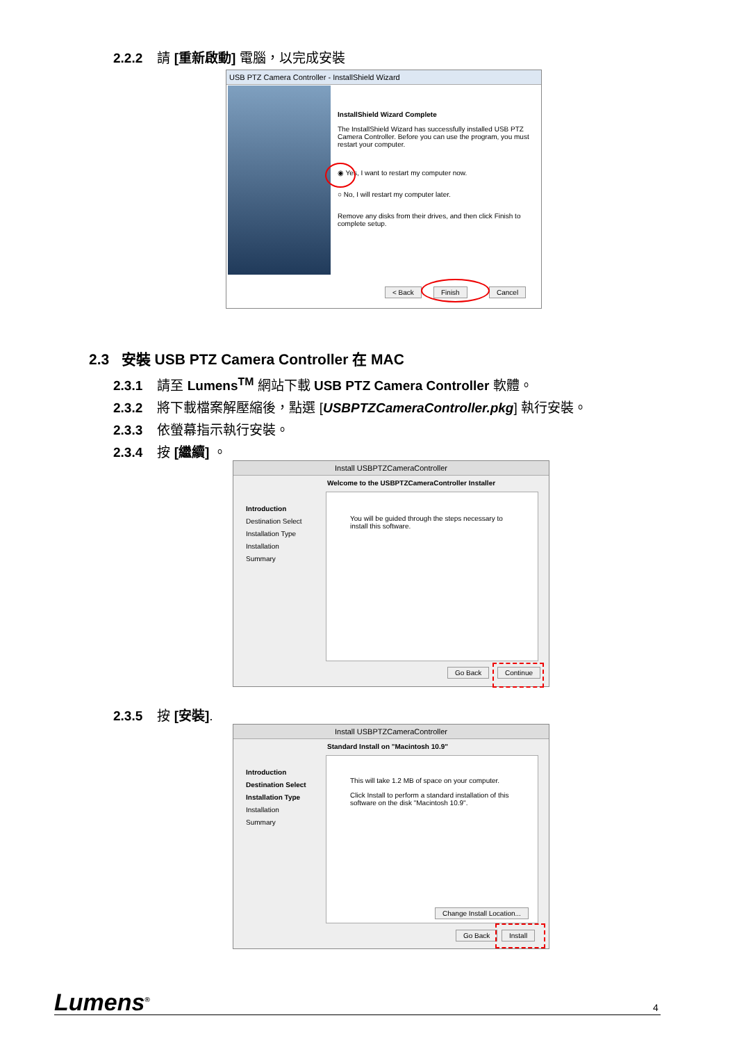2.2.2 請 [重新啟動] 電腦，以完成安裝
USB PTZ Camera Controller - InstallShield Wizard
InstallShield Wizard Complete
The InstallShield Wizard has successfully installed USB PTZ Camera Controller. Before you can use the program, you must restart your computer.
◉ Yes, I want to restart my computer now.
○ No, I will restart my computer later.
Remove any disks from their drives, and then click Finish to complete setup.
< Back Finish Cancel
2.3 安裝 USB PTZ Camera Controller 在 MAC
2.3.1 請至 Lumens<sup>TM</sup> 網站下載 USB PTZ Camera Controller 軟體。
2.3.2 將下載檔案解壓縮後，點選 [USBPTZCameraController.pkg] 執行安裝。
2.3.3 依螢幕指示執行安裝。
2.3.4 按 [繼續] 。
Install USBPTZCameraController
Welcome to the USBPTZCameraController Installer
Introduction
Destination Select
Installation Type
Installation
Summary
You will be guided through the steps necessary to install this software.
Go Back Continue
2.3.5 按 [安裝].
Install USBPTZCameraController
Standard Install on "Macintosh 10.9"
Introduction
Destination Select
Installation Type
Installation
Summary
This will take 1.2 MB of space on your computer.
Click Install to perform a standard installation of this software on the disk "Macintosh 10.9".
Change Install Location...
Go Back Install
Lumens<sup>®</sup> 4